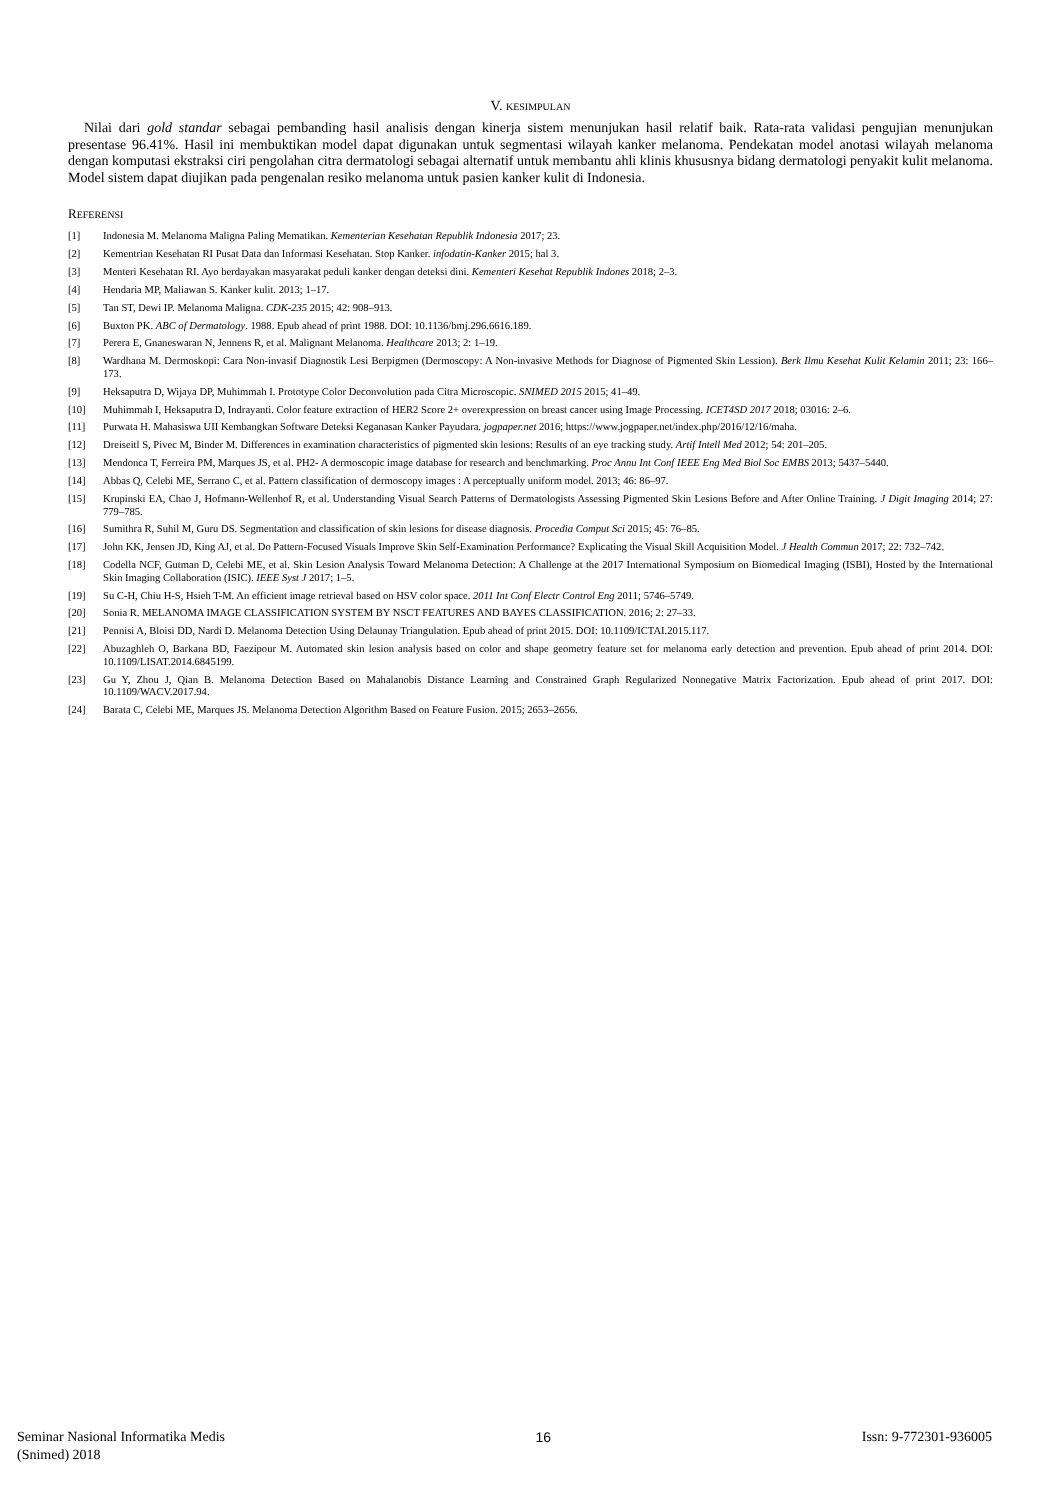V. KESIMPULAN
Nilai dari gold standar sebagai pembanding hasil analisis dengan kinerja sistem menunjukan hasil relatif baik. Rata-rata validasi pengujian menunjukan presentase 96.41%. Hasil ini membuktikan model dapat digunakan untuk segmentasi wilayah kanker melanoma. Pendekatan model anotasi wilayah melanoma dengan komputasi ekstraksi ciri pengolahan citra dermatologi sebagai alternatif untuk membantu ahli klinis khususnya bidang dermatologi penyakit kulit melanoma. Model sistem dapat diujikan pada pengenalan resiko melanoma untuk pasien kanker kulit di Indonesia.
REFERENSI
[1] Indonesia M. Melanoma Maligna Paling Mematikan. Kementerian Kesehatan Republik Indonesia 2017; 23.
[2] Kementrian Kesehatan RI Pusat Data dan Informasi Kesehatan. Stop Kanker. infodatin-Kanker 2015; hal 3.
[3] Menteri Kesehatan RI. Ayo berdayakan masyarakat peduli kanker dengan deteksi dini. Kementeri Kesehat Republik Indones 2018; 2–3.
[4] Hendaria MP, Maliawan S. Kanker kulit. 2013; 1–17.
[5] Tan ST, Dewi IP. Melanoma Maligna. CDK-235 2015; 42: 908–913.
[6] Buxton PK. ABC of Dermatology. 1988. Epub ahead of print 1988. DOI: 10.1136/bmj.296.6616.189.
[7] Perera E, Gnaneswaran N, Jennens R, et al. Malignant Melanoma. Healthcare 2013; 2: 1–19.
[8] Wardhana M. Dermoskopi: Cara Non-invasif Diagnostik Lesi Berpigmen (Dermoscopy: A Non-invasive Methods for Diagnose of Pigmented Skin Lession). Berk Ilmu Kesehat Kulit Kelamin 2011; 23: 166–173.
[9] Heksaputra D, Wijaya DP, Muhimmah I. Prototype Color Deconvolution pada Citra Microscopic. SNIMED 2015 2015; 41–49.
[10] Muhimmah I, Heksaputra D, Indrayanti. Color feature extraction of HER2 Score 2+ overexpression on breast cancer using Image Processing. ICET4SD 2017 2018; 03016: 2–6.
[11] Purwata H. Mahasiswa UII Kembangkan Software Deteksi Keganasan Kanker Payudara. jogpaper.net 2016; https://www.jogpaper.net/index.php/2016/12/16/maha.
[12] Dreiseitl S, Pivec M, Binder M. Differences in examination characteristics of pigmented skin lesions: Results of an eye tracking study. Artif Intell Med 2012; 54: 201–205.
[13] Mendonca T, Ferreira PM, Marques JS, et al. PH2- A dermoscopic image database for research and benchmarking. Proc Annu Int Conf IEEE Eng Med Biol Soc EMBS 2013; 5437–5440.
[14] Abbas Q, Celebi ME, Serrano C, et al. Pattern classification of dermoscopy images : A perceptually uniform model. 2013; 46: 86–97.
[15] Krupinski EA, Chao J, Hofmann-Wellenhof R, et al. Understanding Visual Search Patterns of Dermatologists Assessing Pigmented Skin Lesions Before and After Online Training. J Digit Imaging 2014; 27: 779–785.
[16] Sumithra R, Suhil M, Guru DS. Segmentation and classification of skin lesions for disease diagnosis. Procedia Comput Sci 2015; 45: 76–85.
[17] John KK, Jensen JD, King AJ, et al. Do Pattern-Focused Visuals Improve Skin Self-Examination Performance? Explicating the Visual Skill Acquisition Model. J Health Commun 2017; 22: 732–742.
[18] Codella NCF, Gutman D, Celebi ME, et al. Skin Lesion Analysis Toward Melanoma Detection: A Challenge at the 2017 International Symposium on Biomedical Imaging (ISBI), Hosted by the International Skin Imaging Collaboration (ISIC). IEEE Syst J 2017; 1–5.
[19] Su C-H, Chiu H-S, Hsieh T-M. An efficient image retrieval based on HSV color space. 2011 Int Conf Electr Control Eng 2011; 5746–5749.
[20] Sonia R. MELANOMA IMAGE CLASSIFICATION SYSTEM BY NSCT FEATURES AND BAYES CLASSIFICATION. 2016; 2: 27–33.
[21] Pennisi A, Bloisi DD, Nardi D. Melanoma Detection Using Delaunay Triangulation. Epub ahead of print 2015. DOI: 10.1109/ICTAI.2015.117.
[22] Abuzaghleh O, Barkana BD, Faezipour M. Automated skin lesion analysis based on color and shape geometry feature set for melanoma early detection and prevention. Epub ahead of print 2014. DOI: 10.1109/LISAT.2014.6845199.
[23] Gu Y, Zhou J, Qian B. Melanoma Detection Based on Mahalanobis Distance Learning and Constrained Graph Regularized Nonnegative Matrix Factorization. Epub ahead of print 2017. DOI: 10.1109/WACV.2017.94.
[24] Barata C, Celebi ME, Marques JS. Melanoma Detection Algorithm Based on Feature Fusion. 2015; 2653–2656.
Seminar Nasional Informatika Medis
(Snimed) 2018
16 Issn: 9-772301-936005